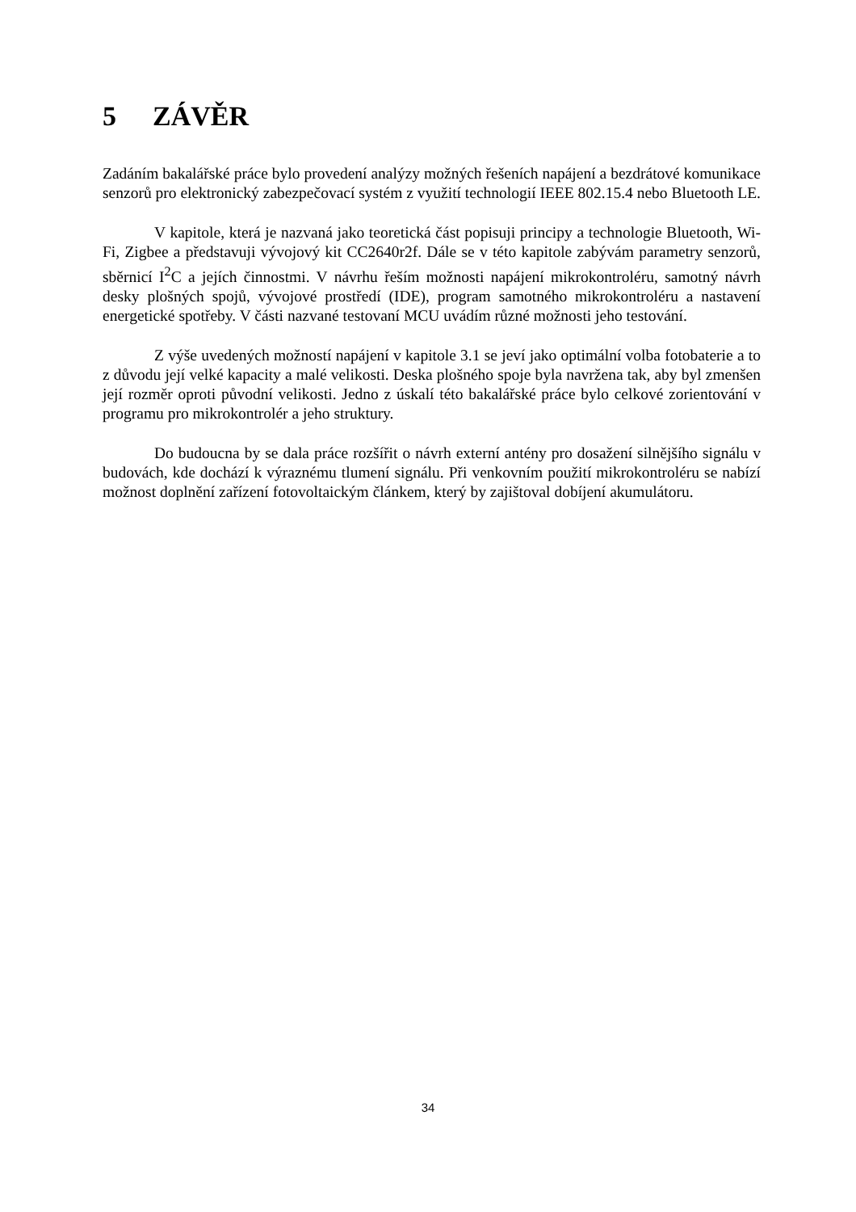5 ZÁVĚR
Zadáním bakalářské práce bylo provedení analýzy možných řešeních napájení a bezdrátové komunikace senzorů pro elektronický zabezpečovací systém z využití technologií IEEE 802.15.4 nebo Bluetooth LE.
V kapitole, která je nazvaná jako teoretická část popisuji principy a technologie Bluetooth, Wi-Fi, Zigbee a představuji vývojový kit CC2640r2f. Dále se v této kapitole zabývám parametry senzorů, sběrnicí I<sup>2</sup>C a jejích činnostmi. V návrhu řeším možnosti napájení mikrokontroléru, samotný návrh desky plošných spojů, vývojové prostředí (IDE), program samotného mikrokontroléru a nastavení energetické spotřeby. V části nazvané testovaní MCU uvádím různé možnosti jeho testování.
Z výše uvedených možností napájení v kapitole 3.1 se jeví jako optimální volba fotobaterie a to z důvodu její velké kapacity a malé velikosti. Deska plošného spoje byla navržena tak, aby byl zmenšen její rozměr oproti původní velikosti. Jedno z úskalí této bakalářské práce bylo celkové zorientování v programu pro mikrokontrolér a jeho struktury.
Do budoucna by se dala práce rozšířit o návrh externí antény pro dosažení silnějšího signálu v budovách, kde dochází k výraznému tlumení signálu. Při venkovním použití mikrokontroléru se nabízí možnost doplnění zařízení fotovoltaickým článkem, který by zajištoval dobíjení akumulátoru.
34